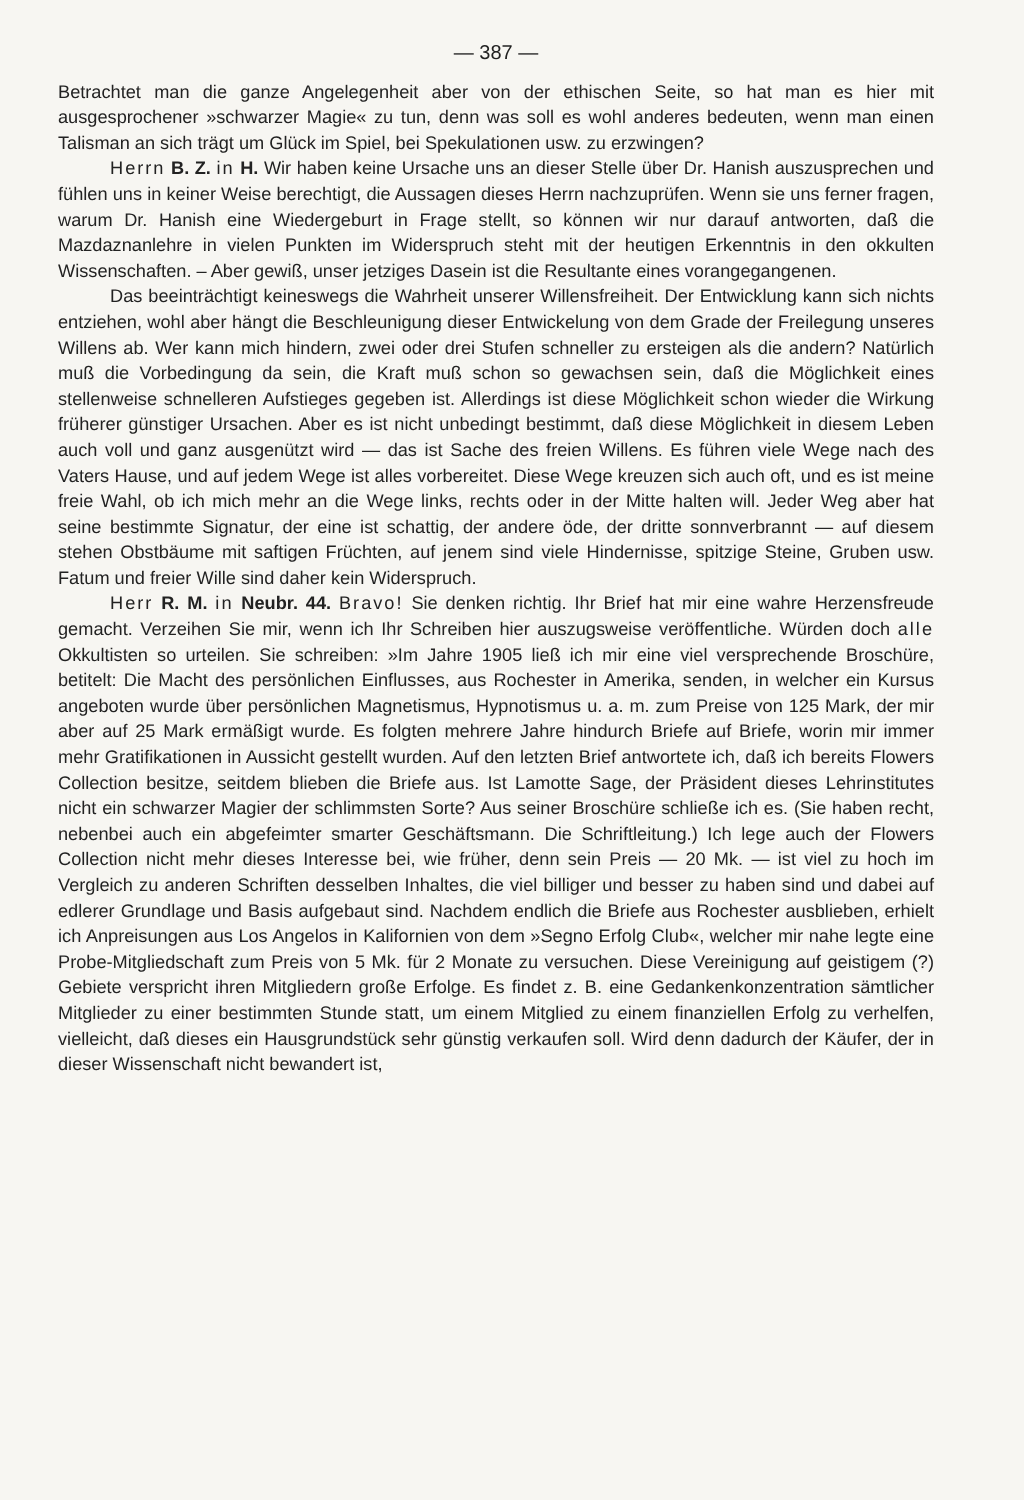— 387 —
Betrachtet man die ganze Angelegenheit aber von der ethischen Seite, so hat man es hier mit ausgesprochener »schwarzer Magie« zu tun, denn was soll es wohl anderes bedeuten, wenn man einen Talisman an sich trägt um Glück im Spiel, bei Spekulationen usw. zu erzwingen?
Herrn B. Z. in H. Wir haben keine Ursache uns an dieser Stelle über Dr. Hanish auszusprechen und fühlen uns in keiner Weise berechtigt, die Aussagen dieses Herrn nachzuprüfen. Wenn sie uns ferner fragen, warum Dr. Hanish eine Wiedergeburt in Frage stellt, so können wir nur darauf antworten, daß die Mazdaznanlehre in vielen Punkten im Widerspruch steht mit der heutigen Erkenntnis in den okkulten Wissenschaften. – Aber gewiß, unser jetziges Dasein ist die Resultante eines vorangegangenen.
Das beeinträchtigt keineswegs die Wahrheit unserer Willensfreiheit. Der Entwicklung kann sich nichts entziehen, wohl aber hängt die Beschleunigung dieser Entwickelung von dem Grade der Freilegung unseres Willens ab. Wer kann mich hindern, zwei oder drei Stufen schneller zu ersteigen als die andern? Natürlich muß die Vorbedingung da sein, die Kraft muß schon so gewachsen sein, daß die Möglichkeit eines stellenweise schnelleren Aufstieges gegeben ist. Allerdings ist diese Möglichkeit schon wieder die Wirkung früherer günstiger Ursachen. Aber es ist nicht unbedingt bestimmt, daß diese Möglichkeit in diesem Leben auch voll und ganz ausgenützt wird — das ist Sache des freien Willens. Es führen viele Wege nach des Vaters Hause, und auf jedem Wege ist alles vorbereitet. Diese Wege kreuzen sich auch oft, und es ist meine freie Wahl, ob ich mich mehr an die Wege links, rechts oder in der Mitte halten will. Jeder Weg aber hat seine bestimmte Signatur, der eine ist schattig, der andere öde, der dritte sonnverbrannt — auf diesem stehen Obstbäume mit saftigen Früchten, auf jenem sind viele Hindernisse, spitzige Steine, Gruben usw. Fatum und freier Wille sind daher kein Widerspruch.
Herr R. M. in Neubr. 44. Bravo! Sie denken richtig. Ihr Brief hat mir eine wahre Herzensfreude gemacht. Verzeihen Sie mir, wenn ich Ihr Schreiben hier auszugsweise veröffentliche. Würden doch alle Okkultisten so urteilen. Sie schreiben: »Im Jahre 1905 ließ ich mir eine viel versprechende Broschüre, betitelt: Die Macht des persönlichen Einflusses, aus Rochester in Amerika, senden, in welcher ein Kursus angeboten wurde über persönlichen Magnetismus, Hypnotismus u. a. m. zum Preise von 125 Mark, der mir aber auf 25 Mark ermäßigt wurde. Es folgten mehrere Jahre hindurch Briefe auf Briefe, worin mir immer mehr Gratifikationen in Aussicht gestellt wurden. Auf den letzten Brief antwortete ich, daß ich bereits Flowers Collection besitze, seitdem blieben die Briefe aus. Ist Lamotte Sage, der Präsident dieses Lehrinstitutes nicht ein schwarzer Magier der schlimmsten Sorte? Aus seiner Broschüre schließe ich es. (Sie haben recht, nebenbei auch ein abgefeimter smarter Geschäftsmann. Die Schriftleitung.) Ich lege auch der Flowers Collection nicht mehr dieses Interesse bei, wie früher, denn sein Preis — 20 Mk. — ist viel zu hoch im Vergleich zu anderen Schriften desselben Inhaltes, die viel billiger und besser zu haben sind und dabei auf edlerer Grundlage und Basis aufgebaut sind. Nachdem endlich die Briefe aus Rochester ausblieben, erhielt ich Anpreisungen aus Los Angelos in Kalifornien von dem »Segno Erfolg Club«, welcher mir nahe legte eine Probe-Mitgliedschaft zum Preis von 5 Mk. für 2 Monate zu versuchen. Diese Vereinigung auf geistigem (?) Gebiete verspricht ihren Mitgliedern große Erfolge. Es findet z. B. eine Gedankenkonzentration sämtlicher Mitglieder zu einer bestimmten Stunde statt, um einem Mitglied zu einem finanziellen Erfolg zu verhelfen, vielleicht, daß dieses ein Hausgrundstück sehr günstig verkaufen soll. Wird denn dadurch der Käufer, der in dieser Wissenschaft nicht bewandert ist,